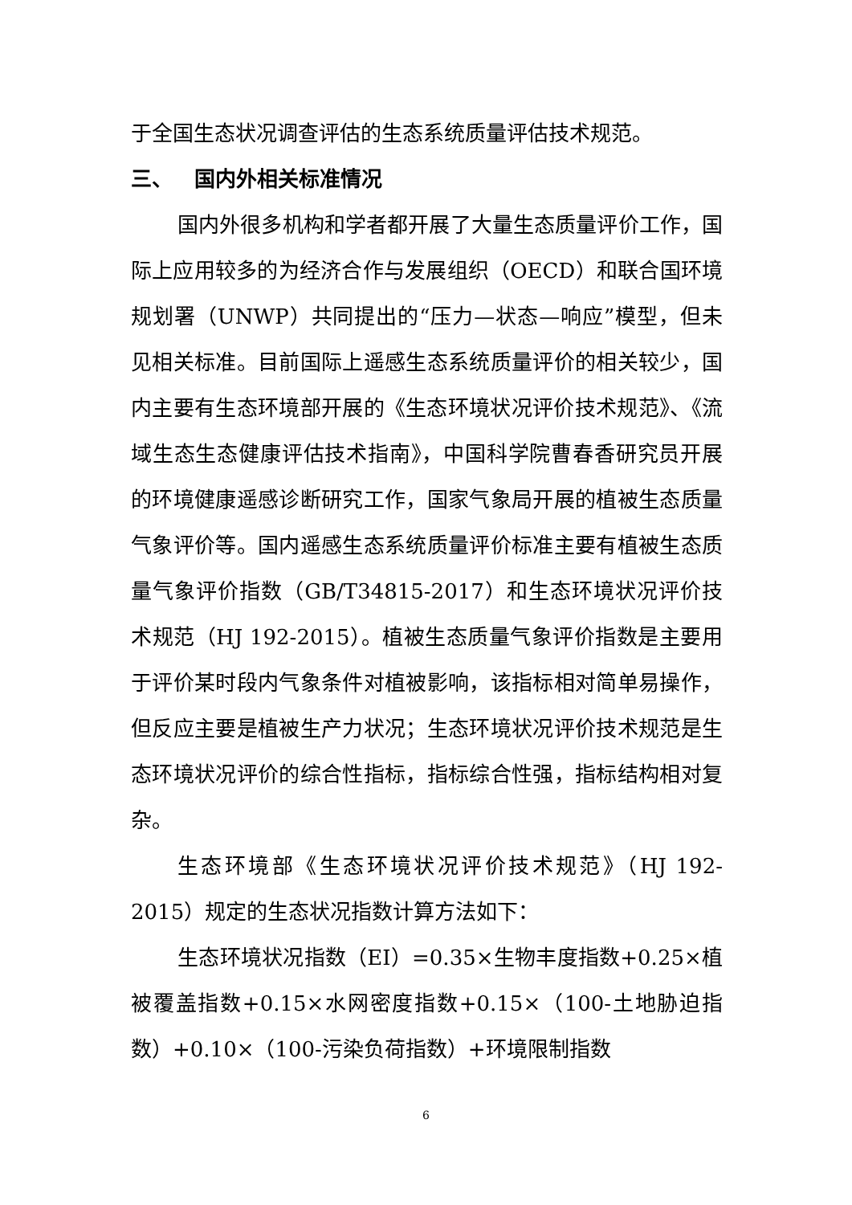于全国生态状况调查评估的生态系统质量评估技术规范。
三、 国内外相关标准情况
国内外很多机构和学者都开展了大量生态质量评价工作，国际上应用较多的为经济合作与发展组织（OECD）和联合国环境规划署（UNWP）共同提出的“压力—状态—响应”模型，但未见相关标准。目前国际上遥感生态系统质量评价的相关较少，国内主要有生态环境部开展的《生态环境状况评价技术规范》、《流域生态生态健康评估技术指南》，中国科学院曹春香研究员开展的环境健康遥感诊断研究工作，国家气象局开展的植被生态质量气象评价等。国内遥感生态系统质量评价标准主要有植被生态质量气象评价指数（GB/T34815-2017）和生态环境状况评价技术规范（HJ 192-2015）。植被生态质量气象评价指数是主要用于评价某时段内气象条件对植被影响，该指标相对简单易操作，但反应主要是植被生产力状况；生态环境状况评价技术规范是生态环境状况评价的综合性指标，指标综合性强，指标结构相对复杂。
生态环境部《生态环境状况评价技术规范》（HJ 192-2015）规定的生态状况指数计算方法如下：
生态环境状况指数（EI）=0.35×生物丰度指数+0.25×植被覆盖指数+0.15×水网密度指数+0.15×（100-土地胁迫指数）+0.10×（100-污染负荷指数）+环境限制指数
6